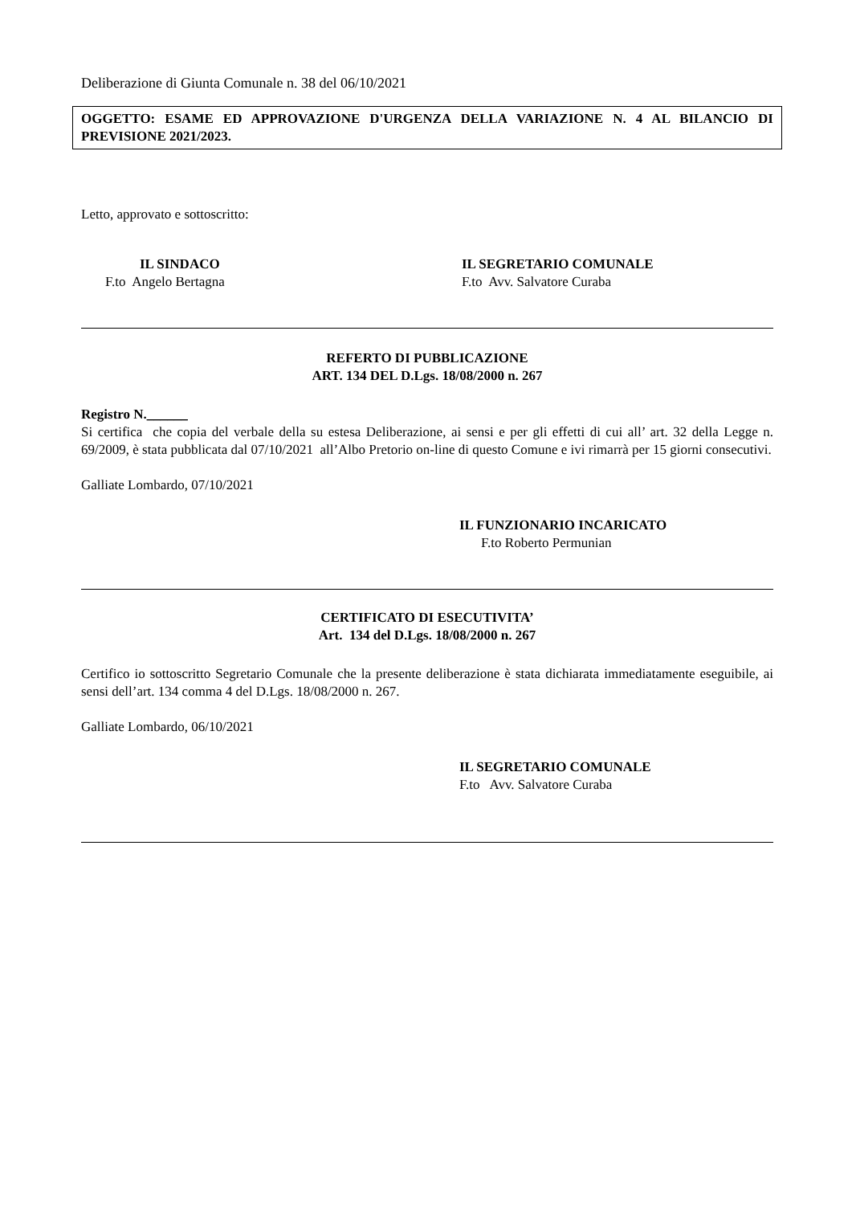Deliberazione di Giunta Comunale n. 38 del 06/10/2021
OGGETTO: ESAME ED APPROVAZIONE D'URGENZA DELLA VARIAZIONE N. 4 AL BILANCIO DI PREVISIONE 2021/2023.
Letto, approvato e sottoscritto:
IL SINDACO
F.to Angelo Bertagna
IL SEGRETARIO COMUNALE
F.to Avv. Salvatore Curaba
REFERTO DI PUBBLICAZIONE
ART. 134 DEL D.Lgs. 18/08/2000 n. 267
Registro N.______
Si certifica che copia del verbale della su estesa Deliberazione, ai sensi e per gli effetti di cui all’ art. 32 della Legge n. 69/2009, è stata pubblicata dal 07/10/2021 all’Albo Pretorio on-line di questo Comune e ivi rimarrà per 15 giorni consecutivi.
Galliate Lombardo, 07/10/2021
IL FUNZIONARIO INCARICATO
F.to Roberto Permunian
CERTIFICATO DI ESECUTIVITA’
Art. 134 del D.Lgs. 18/08/2000 n. 267
Certifico io sottoscritto Segretario Comunale che la presente deliberazione è stata dichiarata immediatamente eseguibile, ai sensi dell’art. 134 comma 4 del D.Lgs. 18/08/2000 n. 267.
Galliate Lombardo, 06/10/2021
IL SEGRETARIO COMUNALE
F.to Avv. Salvatore Curaba